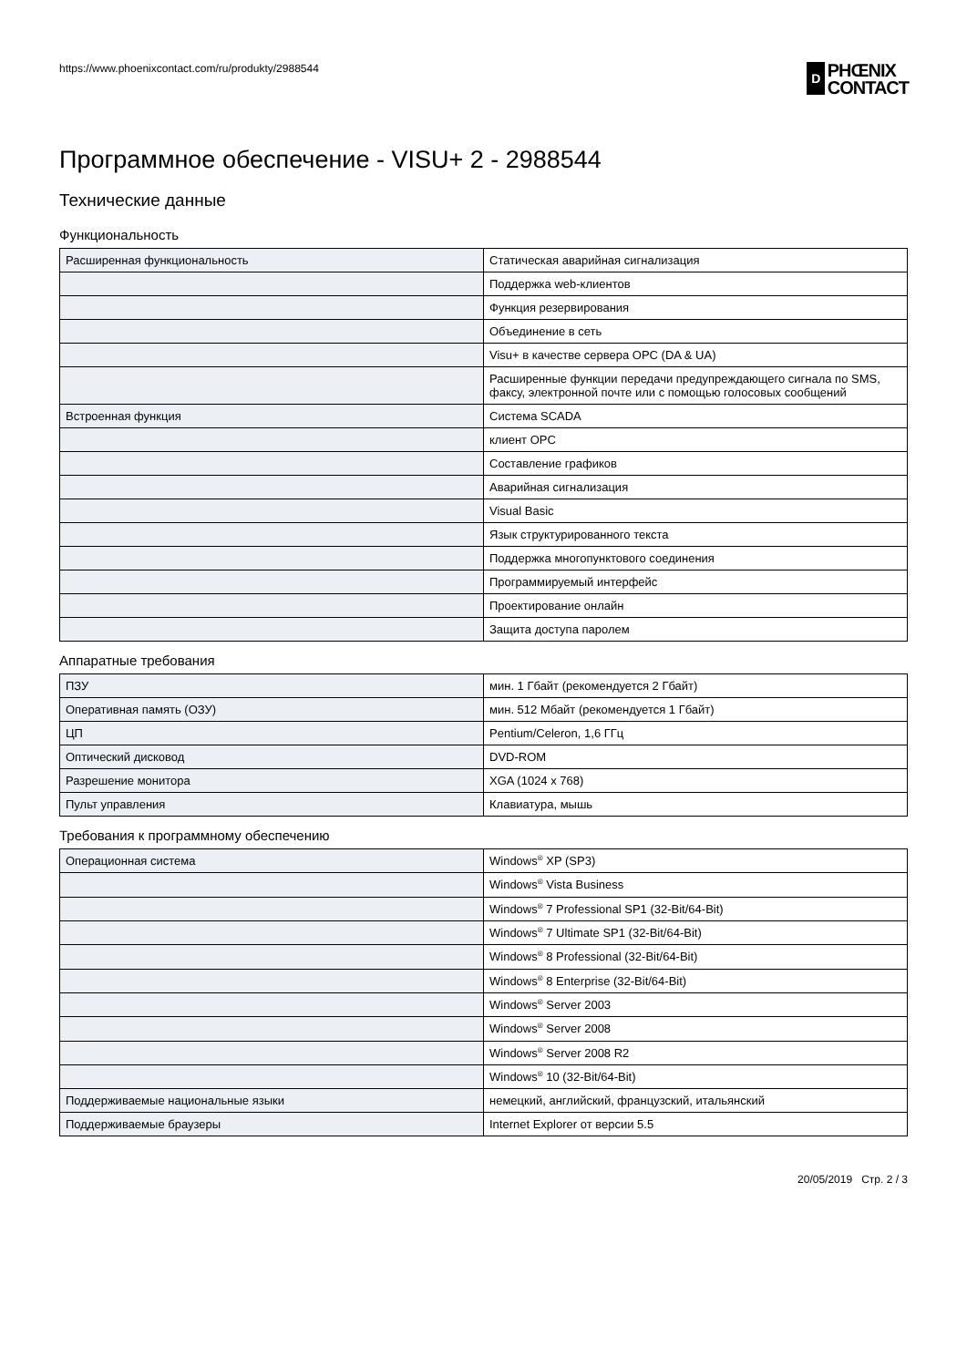https://www.phoenixcontact.com/ru/produkty/2988544
D
PHŒNIX
CONTACT
Программное обеспечение - VISU+ 2 - 2988544
Технические данные
Функциональность
| Расширенная функциональность | Статическая аварийная сигнализация |
| | Поддержка web-клиентов |
| | Функция резервирования |
| | Объединение в сеть |
| | Visu+ в качестве сервера OPC (DA & UA) |
| | Расширенные функции передачи предупреждающего сигнала по SMS, факсу, электронной почте или с помощью голосовых сообщений |
| Встроенная функция | Система SCADA |
| | клиент OPC |
| | Составление графиков |
| | Аварийная сигнализация |
| | Visual Basic |
| | Язык структурированного текста |
| | Поддержка многопунктового соединения |
| | Программируемый интерфейс |
| | Проектирование онлайн |
| | Защита доступа паролем |
Аппаратные требования
| ПЗУ | мин. 1 Гбайт (рекомендуется 2 Гбайт) |
| Оперативная память (ОЗУ) | мин. 512 Мбайт (рекомендуется 1 Гбайт) |
| ЦП | Pentium/Celeron, 1,6 ГГц |
| Оптический дисковод | DVD-ROM |
| Разрешение монитора | XGA (1024 x 768) |
| Пульт управления | Клавиатура, мышь |
Требования к программному обеспечению
| Операционная система | Windows<sup>®</sup> XP (SP3) |
| | Windows<sup>®</sup> Vista Business |
| | Windows<sup>®</sup> 7 Professional SP1 (32-Bit/64-Bit) |
| | Windows<sup>®</sup> 7 Ultimate SP1 (32-Bit/64-Bit) |
| | Windows<sup>®</sup> 8 Professional (32-Bit/64-Bit) |
| | Windows<sup>®</sup> 8 Enterprise (32-Bit/64-Bit) |
| | Windows<sup>®</sup> Server 2003 |
| | Windows<sup>®</sup> Server 2008 |
| | Windows<sup>®</sup> Server 2008 R2 |
| | Windows<sup>®</sup> 10 (32-Bit/64-Bit) |
| Поддерживаемые национальные языки | немецкий, английский, французский, итальянский |
| Поддерживаемые браузеры | Internet Explorer от версии 5.5 |
20/05/2019 Стр. 2 / 3